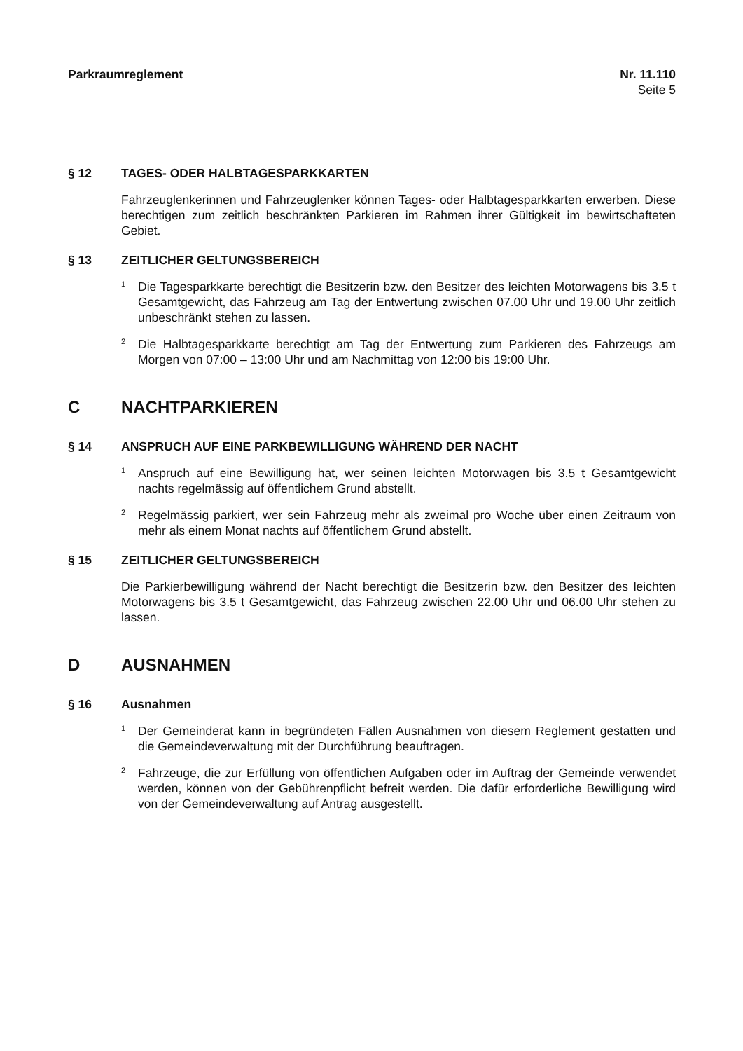Parkraumreglement Nr. 11.110
Seite 5
§ 12 TAGES- ODER HALBTAGESPARKKARTEN
Fahrzeuglenkerinnen und Fahrzeuglenker können Tages- oder Halbtagesparkkarten erwerben. Diese berechtigen zum zeitlich beschränkten Parkieren im Rahmen ihrer Gültigkeit im bewirtschafteten Gebiet.
§ 13 ZEITLICHER GELTUNGSBEREICH
<sup>1</sup>
Die Tagesparkkarte berechtigt die Besitzerin bzw. den Besitzer des leichten Motorwagens bis 3.5 t Gesamtgewicht, das Fahrzeug am Tag der Entwertung zwischen 07.00 Uhr und 19.00 Uhr zeitlich unbeschränkt stehen zu lassen.
<sup>2</sup>
Die Halbtagesparkkarte berechtigt am Tag der Entwertung zum Parkieren des Fahrzeugs am Morgen von 07:00 – 13:00 Uhr und am Nachmittag von 12:00 bis 19:00 Uhr.
C NACHTPARKIEREN
§ 14 ANSPRUCH AUF EINE PARKBEWILLIGUNG WÄHREND DER NACHT
<sup>1</sup>
Anspruch auf eine Bewilligung hat, wer seinen leichten Motorwagen bis 3.5 t Gesamtgewicht nachts regelmässig auf öffentlichem Grund abstellt.
<sup>2</sup>
Regelmässig parkiert, wer sein Fahrzeug mehr als zweimal pro Woche über einen Zeitraum von mehr als einem Monat nachts auf öffentlichem Grund abstellt.
§ 15 ZEITLICHER GELTUNGSBEREICH
Die Parkierbewilligung während der Nacht berechtigt die Besitzerin bzw. den Besitzer des leichten Motorwagens bis 3.5 t Gesamtgewicht, das Fahrzeug zwischen 22.00 Uhr und 06.00 Uhr stehen zu lassen.
D AUSNAHMEN
§ 16 Ausnahmen
<sup>1</sup>
Der Gemeinderat kann in begründeten Fällen Ausnahmen von diesem Reglement gestatten und die Gemeindeverwaltung mit der Durchführung beauftragen.
<sup>2</sup>
Fahrzeuge, die zur Erfüllung von öffentlichen Aufgaben oder im Auftrag der Gemeinde verwendet werden, können von der Gebührenpflicht befreit werden. Die dafür erforderliche Bewilligung wird von der Gemeindeverwaltung auf Antrag ausgestellt.